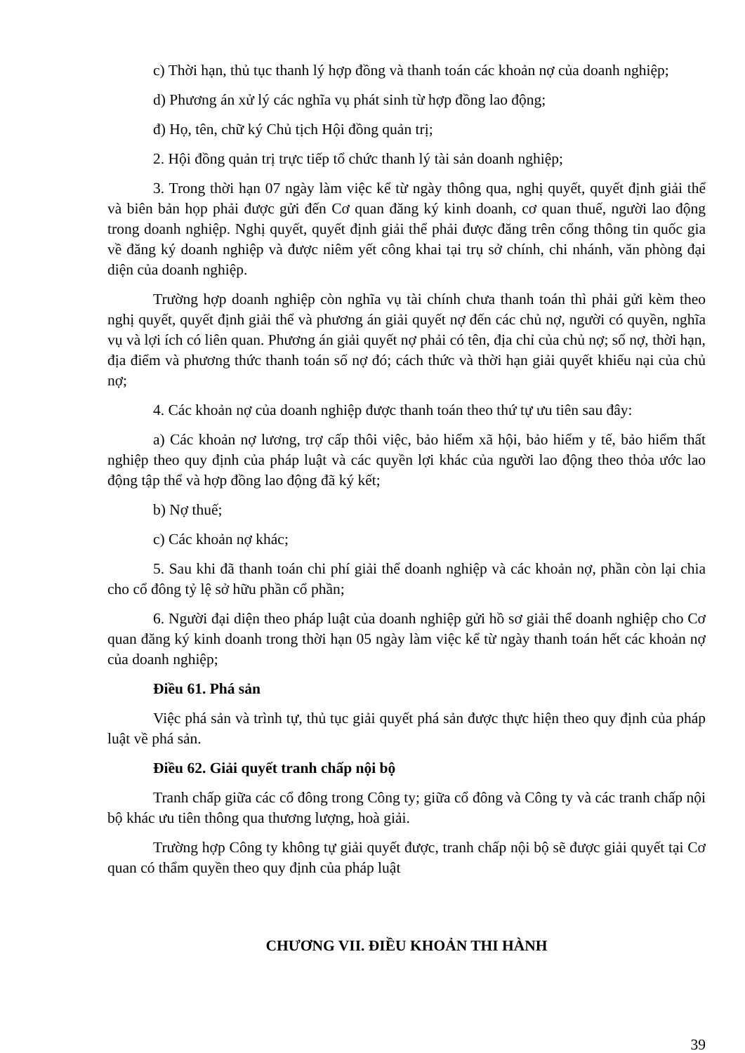c) Thời hạn, thủ tục thanh lý hợp đồng và thanh toán các khoản nợ của doanh nghiệp;
d) Phương án xử lý các nghĩa vụ phát sinh từ hợp đồng lao động;
đ) Họ, tên, chữ ký Chủ tịch Hội đồng quản trị;
2. Hội đồng quản trị trực tiếp tổ chức thanh lý tài sản doanh nghiệp;
3. Trong thời hạn 07 ngày làm việc kể từ ngày thông qua, nghị quyết, quyết định giải thể và biên bản họp phải được gửi đến Cơ quan đăng ký kinh doanh, cơ quan thuế, người lao động trong doanh nghiệp. Nghị quyết, quyết định giải thể phải được đăng trên cổng thông tin quốc gia về đăng ký doanh nghiệp và được niêm yết công khai tại trụ sở chính, chi nhánh, văn phòng đại diện của doanh nghiệp.
Trường hợp doanh nghiệp còn nghĩa vụ tài chính chưa thanh toán thì phải gửi kèm theo nghị quyết, quyết định giải thể và phương án giải quyết nợ đến các chủ nợ, người có quyền, nghĩa vụ và lợi ích có liên quan. Phương án giải quyết nợ phải có tên, địa chỉ của chủ nợ; số nợ, thời hạn, địa điểm và phương thức thanh toán số nợ đó; cách thức và thời hạn giải quyết khiếu nại của chủ nợ;
4. Các khoản nợ của doanh nghiệp được thanh toán theo thứ tự ưu tiên sau đây:
a) Các khoản nợ lương, trợ cấp thôi việc, bảo hiểm xã hội, bảo hiểm y tế, bảo hiểm thất nghiệp theo quy định của pháp luật và các quyền lợi khác của người lao động theo thỏa ước lao động tập thể và hợp đồng lao động đã ký kết;
b) Nợ thuế;
c) Các khoản nợ khác;
5. Sau khi đã thanh toán chi phí giải thể doanh nghiệp và các khoản nợ, phần còn lại chia cho cổ đông tỷ lệ sở hữu phần cổ phần;
6. Người đại diện theo pháp luật của doanh nghiệp gửi hồ sơ giải thể doanh nghiệp cho Cơ quan đăng ký kinh doanh trong thời hạn 05 ngày làm việc kể từ ngày thanh toán hết các khoản nợ của doanh nghiệp;
Điều 61. Phá sản
Việc phá sản và trình tự, thủ tục giải quyết phá sản được thực hiện theo quy định của pháp luật về phá sản.
Điều 62. Giải quyết tranh chấp nội bộ
Tranh chấp giữa các cổ đông trong Công ty; giữa cổ đông và Công ty và các tranh chấp nội bộ khác ưu tiên thông qua thương lượng, hoà giải.
Trường hợp Công ty không tự giải quyết được, tranh chấp nội bộ sẽ được giải quyết tại Cơ quan có thẩm quyền theo quy định của pháp luật
CHƯƠNG VII. ĐIỀU KHOẢN THI HÀNH
39